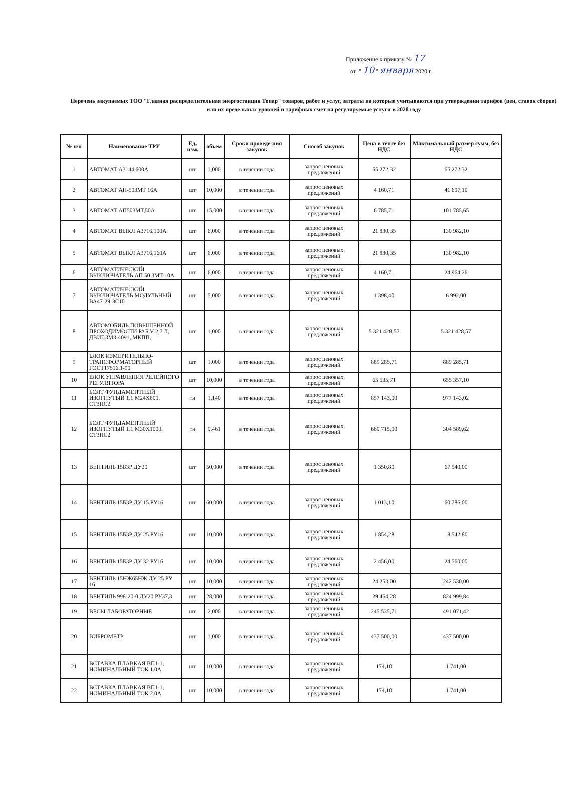Приложение к приказу № 17
от " 10 " января 2020 г.
Перечень закупаемых ТОО "Главная распределительная энергостанция Топар" товаров, работ и услуг, затраты на которые учитываются при утверждении тарифов (цен, ставок сборов) или их предельных уровней и тарифных смет на регулируемые услуги в 2020 году
| № п/п | Наименование ТРУ | Ед. изм. | объем | Сроки проведе-ния закупок | Способ закупок | Цена в тенге без НДС | Максимальный размер сумм, без НДС |
| --- | --- | --- | --- | --- | --- | --- | --- |
| 1 | АВТОМАТ А3144,600А | шт | 1,000 | в течении года | запрос ценовых предложений | 65 272,32 | 65 272,32 |
| 2 | АВТОМАТ АП-503МТ 16А | шт | 10,000 | в течении года | запрос ценовых предложений | 4 160,71 | 41 607,10 |
| 3 | АВТОМАТ АП503МТ,50А | шт | 15,000 | в течении года | запрос ценовых предложений | 6 785,71 | 101 785,65 |
| 4 | АВТОМАТ ВЫКЛ А3716,100А | шт | 6,000 | в течении года | запрос ценовых предложений | 21 830,35 | 130 982,10 |
| 5 | АВТОМАТ ВЫКЛ А3716,160А | шт | 6,000 | в течении года | запрос ценовых предложений | 21 830,35 | 130 982,10 |
| 6 | АВТОМАТИЧЕСКИЙ ВЫКЛЮЧАТЕЛЬ АП 50 3МТ 10А | шт | 6,000 | в течении года | запрос ценовых предложений | 4 160,71 | 24 964,26 |
| 7 | АВТОМАТИЧЕСКИЙ ВЫКЛЮЧАТЕЛЬ МОДУЛЬНЫЙ ВА47-29-3С10 | шт | 5,000 | в течении года | запрос ценовых предложений | 1 398,40 | 6 992,00 |
| 8 | АВТОМОБИЛЬ ПОВЫШЕННОЙ ПРОХОДИМОСТИ РАБ.V 2,7 Л, ДВИГ.ЗМЗ-4091, МКПП. | шт | 1,000 | в течении года | запрос ценовых предложений | 5 321 428,57 | 5 321 428,57 |
| 9 | БЛОК ИЗМЕРИТЕЛЬНО-ТРАНСФОРМАТОРНЫЙ ГОСТ17516.1-90 | шт | 1,000 | в течении года | запрос ценовых предложений | 889 285,71 | 889 285,71 |
| 10 | БЛОК УПРАВЛЕНИЯ РЕЛЕЙНОГО РЕГУЛЯТОРА | шт | 10,000 | в течении года | запрос ценовых предложений | 65 535,71 | 655 357,10 |
| 11 | БОЛТ ФУНДАМЕНТНЫЙ ИЗОГНУТЫЙ 1.1 М24Х800. СТ3ПС2 | тн | 1,140 | в течении года | запрос ценовых предложений | 857 143,00 | 977 143,02 |
| 12 | БОЛТ ФУНДАМЕНТНЫЙ ИЗОГНУТЫЙ 1.1 М30Х1000. СТ3ПС2 | тн | 0,461 | в течении года | запрос ценовых предложений | 660 715,00 | 304 589,62 |
| 13 | ВЕНТИЛЬ 15Б3Р ДУ20 | шт | 50,000 | в течении года | запрос ценовых предложений | 1 350,80 | 67 540,00 |
| 14 | ВЕНТИЛЬ 15Б3Р ДУ 15 РУ16 | шт | 60,000 | в течении года | запрос ценовых предложений | 1 013,10 | 60 786,00 |
| 15 | ВЕНТИЛЬ 15Б3Р ДУ 25 РУ16 | шт | 10,000 | в течении года | запрос ценовых предложений | 1 854,28 | 18 542,80 |
| 16 | ВЕНТИЛЬ 15Б3Р ДУ 32 РУ16 | шт | 10,000 | в течении года | запрос ценовых предложений | 2 456,00 | 24 560,00 |
| 17 | ВЕНТИЛЬ 15НЖ65НЖ ДУ 25 РУ 16 | шт | 10,000 | в течении года | запрос ценовых предложений | 24 253,00 | 242 530,00 |
| 18 | ВЕНТИЛЬ 998-20-0 ДУ20 РУ37,3 | шт | 28,000 | в течении года | запрос ценовых предложений | 29 464,28 | 824 999,84 |
| 19 | ВЕСЫ ЛАБОРАТОРНЫЕ | шт | 2,000 | в течении года | запрос ценовых предложений | 245 535,71 | 491 071,42 |
| 20 | ВИБРОМЕТР | шт | 1,000 | в течении года | запрос ценовых предложений | 437 500,00 | 437 500,00 |
| 21 | ВСТАВКА ПЛАВКАЯ ВП1-1, НОМИНАЛЬНЫЙ ТОК 1.0А | шт | 10,000 | в течении года | запрос ценовых предложений | 174,10 | 1 741,00 |
| 22 | ВСТАВКА ПЛАВКАЯ ВП1-1, НОМИНАЛЬНЫЙ ТОК 2.0А | шт | 10,000 | в течении года | запрос ценовых предложений | 174,10 | 1 741,00 |